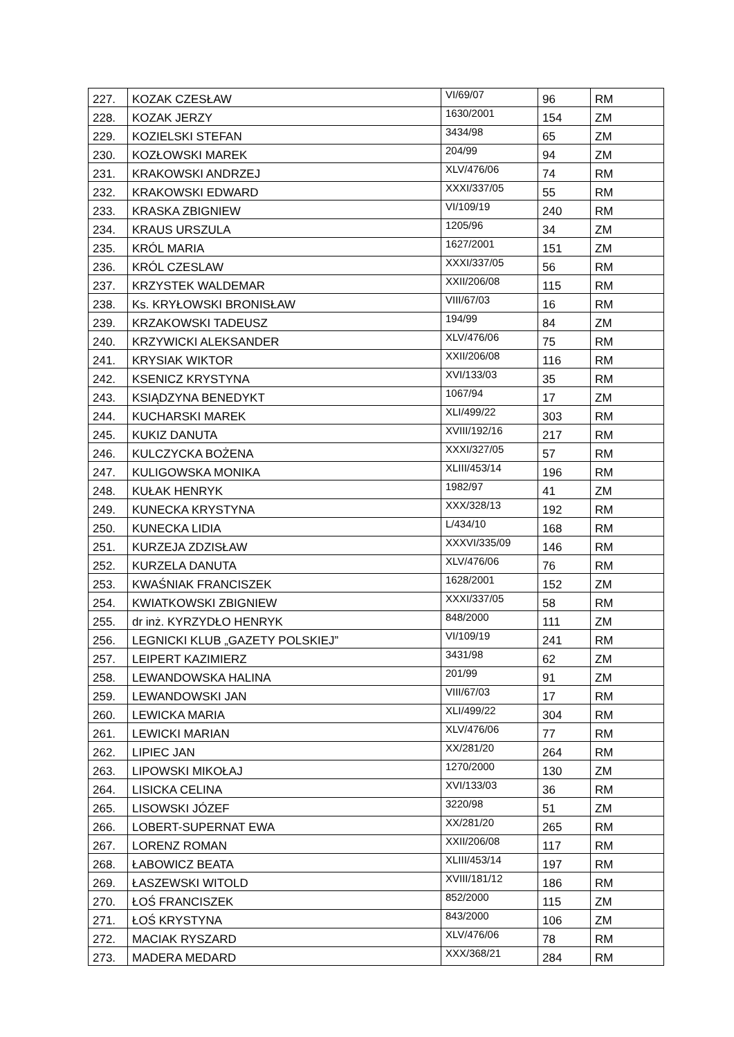| 227. | KOZAK CZESŁAW | VI/69/07 | 96 | RM |
| 228. | KOZAK JERZY | 1630/2001 | 154 | ZM |
| 229. | KOZIELSKI STEFAN | 3434/98 | 65 | ZM |
| 230. | KOZŁOWSKI MAREK | 204/99 | 94 | ZM |
| 231. | KRAKOWSKI ANDRZEJ | XLV/476/06 | 74 | RM |
| 232. | KRAKOWSKI EDWARD | XXXI/337/05 | 55 | RM |
| 233. | KRASKA ZBIGNIEW | VI/109/19 | 240 | RM |
| 234. | KRAUS URSZULA | 1205/96 | 34 | ZM |
| 235. | KRÓL MARIA | 1627/2001 | 151 | ZM |
| 236. | KRÓL CZESLAW | XXXI/337/05 | 56 | RM |
| 237. | KRZYSTEK WALDEMAR | XXII/206/08 | 115 | RM |
| 238. | Ks. KRYŁOWSKI BRONISŁAW | VIII/67/03 | 16 | RM |
| 239. | KRZAKOWSKI TADEUSZ | 194/99 | 84 | ZM |
| 240. | KRZYWICKI ALEKSANDER | XLV/476/06 | 75 | RM |
| 241. | KRYSIAK WIKTOR | XXII/206/08 | 116 | RM |
| 242. | KSENICZ KRYSTYNA | XVI/133/03 | 35 | RM |
| 243. | KSIĄDZYNA BENEDYKT | 1067/94 | 17 | ZM |
| 244. | KUCHARSKI MAREK | XLI/499/22 | 303 | RM |
| 245. | KUKIZ DANUTA | XVIII/192/16 | 217 | RM |
| 246. | KULCZYCKA BOŻENA | XXXI/327/05 | 57 | RM |
| 247. | KULIGOWSKA MONIKA | XLIII/453/14 | 196 | RM |
| 248. | KUŁAK HENRYK | 1982/97 | 41 | ZM |
| 249. | KUNECKA KRYSTYNA | XXX/328/13 | 192 | RM |
| 250. | KUNECKA LIDIA | L/434/10 | 168 | RM |
| 251. | KURZEJA ZDZISŁAW | XXXVI/335/09 | 146 | RM |
| 252. | KURZELA DANUTA | XLV/476/06 | 76 | RM |
| 253. | KWAŚNIAK FRANCISZEK | 1628/2001 | 152 | ZM |
| 254. | KWIATKOWSKI ZBIGNIEW | XXXI/337/05 | 58 | RM |
| 255. | dr inż. KYRZYDŁO HENRYK | 848/2000 | 111 | ZM |
| 256. | LEGNICKI KLUB „GAZETY POLSKIEJ” | VI/109/19 | 241 | RM |
| 257. | LEIPERT KAZIMIERZ | 3431/98 | 62 | ZM |
| 258. | LEWANDOWSKA HALINA | 201/99 | 91 | ZM |
| 259. | LEWANDOWSKI JAN | VIII/67/03 | 17 | RM |
| 260. | LEWICKA MARIA | XLI/499/22 | 304 | RM |
| 261. | LEWICKI MARIAN | XLV/476/06 | 77 | RM |
| 262. | LIPIEC JAN | XX/281/20 | 264 | RM |
| 263. | LIPOWSKI MIKOŁAJ | 1270/2000 | 130 | ZM |
| 264. | LISICKA CELINA | XVI/133/03 | 36 | RM |
| 265. | LISOWSKI JÓZEF | 3220/98 | 51 | ZM |
| 266. | LOBERT-SUPERNAT EWA | XX/281/20 | 265 | RM |
| 267. | LORENZ ROMAN | XXII/206/08 | 117 | RM |
| 268. | ŁABOWICZ BEATA | XLIII/453/14 | 197 | RM |
| 269. | ŁASZEWSKI WITOLD | XVIII/181/12 | 186 | RM |
| 270. | ŁOŚ FRANCISZEK | 852/2000 | 115 | ZM |
| 271. | ŁOŚ KRYSTYNA | 843/2000 | 106 | ZM |
| 272. | MACIAK RYSZARD | XLV/476/06 | 78 | RM |
| 273. | MADERA MEDARD | XXX/368/21 | 284 | RM |